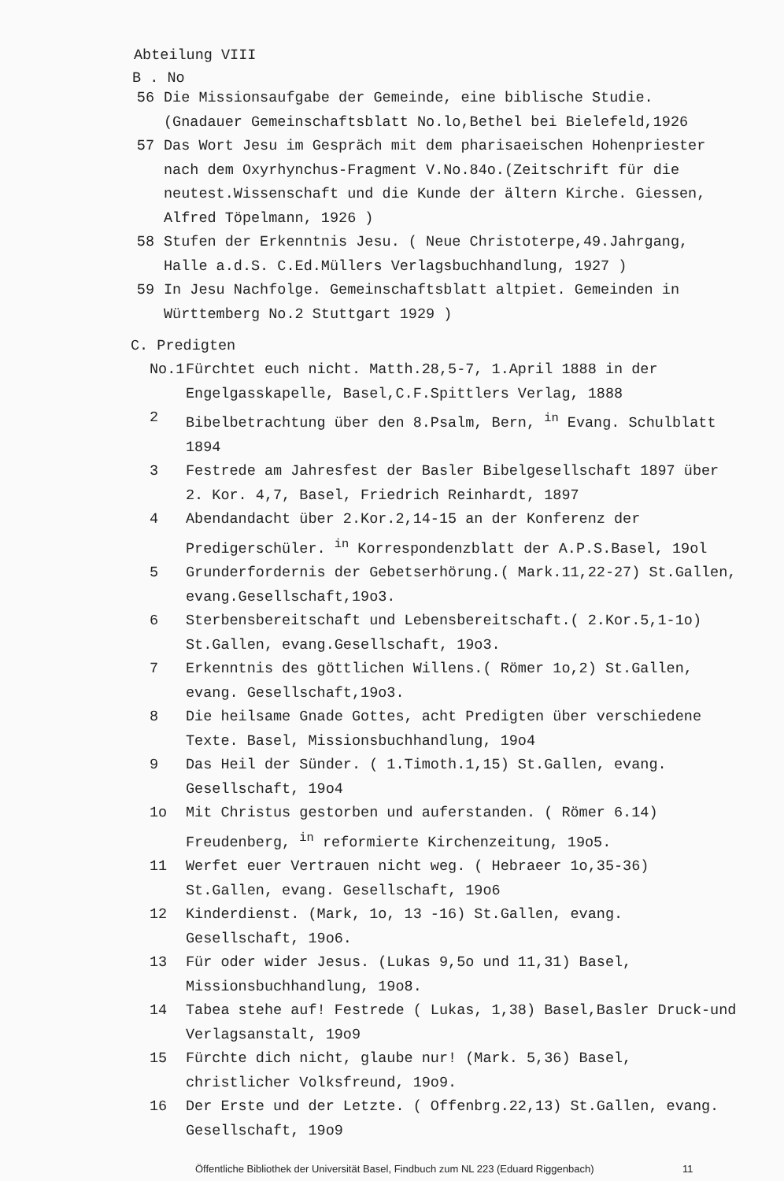Abteilung VIII
B . No
56 Die Missionsaufgabe der Gemeinde, eine biblische Studie. (Gnadauer Gemeinschaftsblatt No.lo,Bethel bei Bielefeld,1926
57 Das Wort Jesu im Gespräch mit dem pharisaeischen Hohenpriester nach dem Oxyrhynchus-Fragment V.No.84o.(Zeitschrift für die neutest.Wissenschaft und die Kunde der ältern Kirche. Giessen, Alfred Töpelmann, 1926 )
58 Stufen der Erkenntnis Jesu. ( Neue Christoterpe,49.Jahrgang, Halle a.d.S. C.Ed.Müllers Verlagsbuchhandlung, 1927 )
59 In Jesu Nachfolge. Gemeinschaftsblatt altpiet. Gemeinden in Württemberg No.2 Stuttgart 1929 )
C. Predigten
No.1 Fürchtet euch nicht. Matth.28,5-7, 1.April 1888 in der Engelgasskapelle, Basel,C.F.Spittlers Verlag, 1888
2 Bibelbetrachtung über den 8.Psalm, Bern, <sup>in</sup> Evang. Schulblatt 1894
3 Festrede am Jahresfest der Basler Bibelgesellschaft 1897 über 2. Kor. 4,7, Basel, Friedrich Reinhardt, 1897
4 Abendandacht über 2.Kor.2,14-15 an der Konferenz der Predigerschüler. <sup>in</sup> Korrespondenzblatt der A.P.S.Basel, 19ol
5 Grunderfordernis der Gebetserhörung.( Mark.11,22-27) St.Gallen, evang.Gesellschaft,19o3.
6 Sterbensbereitschaft und Lebensbereitschaft.( 2.Kor.5,1-1o) St.Gallen, evang.Gesellschaft, 19o3.
7 Erkenntnis des göttlichen Willens.( Römer 1o,2) St.Gallen, evang. Gesellschaft,19o3.
8 Die heilsame Gnade Gottes, acht Predigten über verschiedene Texte. Basel, Missionsbuchhandlung, 19o4
9 Das Heil der Sünder. ( 1.Timoth.1,15) St.Gallen, evang. Gesellschaft, 19o4
1o Mit Christus gestorben und auferstanden. ( Römer 6.14) Freudenberg, <sup>in</sup> reformierte Kirchenzeitung, 19o5.
11 Werfet euer Vertrauen nicht weg. ( Hebraeer 1o,35-36) St.Gallen, evang. Gesellschaft, 19o6
12 Kinderdienst. (Mark, 1o, 13 -16) St.Gallen, evang. Gesellschaft, 19o6.
13 Für oder wider Jesus. (Lukas 9,5o und 11,31) Basel, Missionsbuchhandlung, 19o8.
14 Tabea stehe auf! Festrede ( Lukas, 1,38) Basel,Basler Druck-und Verlagsanstalt, 19o9
15 Fürchte dich nicht, glaube nur! (Mark. 5,36) Basel, christlicher Volksfreund, 19o9.
16 Der Erste und der Letzte. ( Offenbrg.22,13) St.Gallen, evang. Gesellschaft, 19o9
Öffentliche Bibliothek der Universität Basel, Findbuch zum NL 223 (Eduard Riggenbach)
11